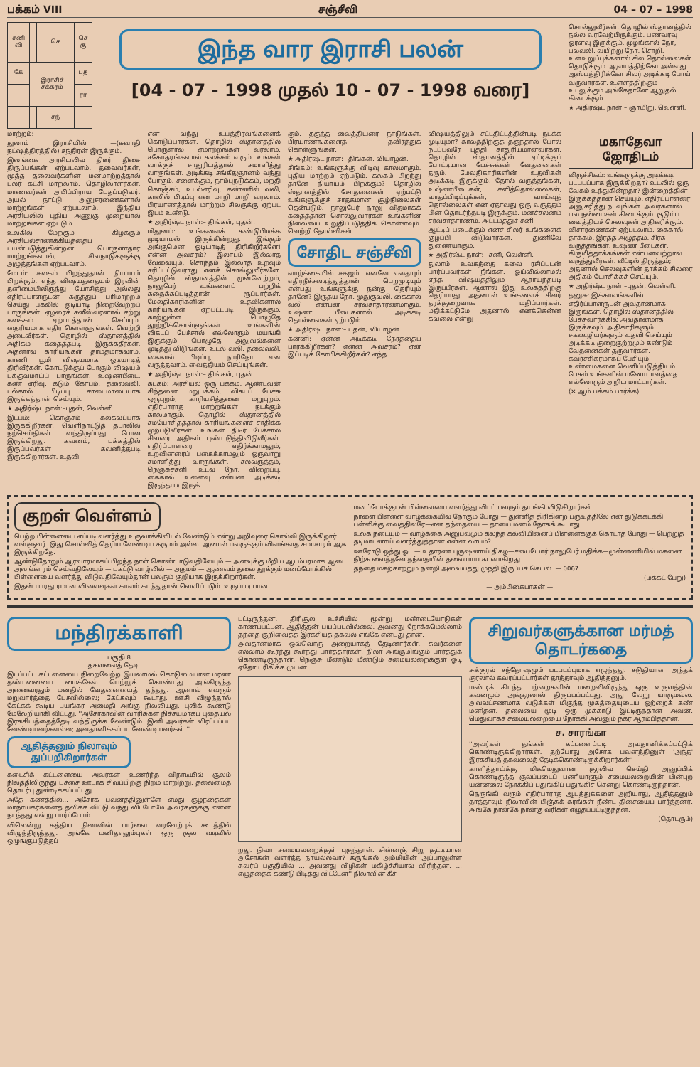பக்கம் VIII சஞ்சீவி 04 – 07 – 1998
| சனி வி | | செ | செ கு |
| கே | இராசிச் சக்கரம் | | புத |
| | | | ரா |
| | | சந் | |
இந்த வார இராசி பலன்
[04 - 07 - 1998 முதல் 10 - 07 - 1998 வரை]
சொல்லுவீர்கள். தொழில் ஸ்தானத்தில் நல்ல வரவேற்பிருக்கும். பணவரவு ஓரளவு இருக்கும். முழங்கால் நோ, பல்வலி, வயிற்று நோ, சொறி, உள்உறுப்புக்களால் சில தொல்லைகள் தொடுக்கும். ஆலயத்திற்கோ அல்லது ஆஸ்பத்திரிக்கோ சிலர் அடிக்கடி போய் வருவார்கள். உள்ளத்திற்கும் உடலுக்கும் அங்கேதானே ஆறுதல் கிடைக்கும்.
★ அதிர்ஷ்ட நாள்:– ஞாயிறு, வெள்ளி.
மாற்றம்:
துலாம் இராசியில் —(சுவாதி நட்ஷத்திரத்தில்) சந்திரன் இருக்கும்.
இலங்கை அரசியலில் திடீர் திசை திருப்பங்கள் ஏற்படலாம். தலைவர்கள், மூத்த தலைவர்களின் மனமாற்றத்தால் பலர் கட்சி மாறலாம். தொழிலாளர்கள், மாணவர்கள் அபிப்பிராய பேதப்படுவர். அயல் நாட்டு அனுசரணைகளால் மாற்றங்கள் ஏற்படலாம். இந்திய அரசியலில் புதிய அணுகு முறையால் மாற்றங்கள் ஏற்படும்.
உலகில் மேற்கும் — கிழக்கும் அரசியல்சாணக்கியத்தைப் பயன்படுத்துகின்றன. பொருளாதார மாற்றங்களால், சிலநாடுகளுக்கு அழுத்தங்கள் ஏற்படலாம்.
மேடம்: கலகம் பிறந்துதான் நியாயம் பிறக்கும். எந்த விஷயத்தையும் இரவின் தனிமையிலிருந்து யோசித்து அல்லது எதிர்ப்பாளருடன் கருத்துப் பரிமாற்றம் செய்து பகலில் ஓடியாடி நிறைவேற்றப் பாருங்கள். ஏழரைச் சனீஸ்வரனால் சற்று கலக்கம் ஏற்படத்தான் செய்யும். தைரியமாக எதிர் கொள்ளுங்கள். வெற்றி அடைவீர்கள். தொழில் ஸ்தானத்தில் அதிகம் கதைத்தபடி இருக்கதீர்கள். அதனால் காரியங்கள் தாமதமாகலாம். காணி பூமி விஷயமாக ஓடியாடித் திரிவீர்கள். கோட்டுக்குப் போகும் விஷயம் பக்குவமாய்ப் பாருங்கள். உஷ்ணபீடை, கண் எரிவு, கடும் கோபம், தலைவலி, பல்கால் பிடிப்பு சாடைமாடையாக இருக்கத்தான் செய்யும்.
★ அதிர்ஷ்ட நாள்:–புதன், வெள்ளி.
இடபம்: கொஞ்சம் கலகலப்பாக இருக்கிறீர்கள். வெளிநாட்டுத் தபாலில் நற்செய்திகள் வந்திருப்பது போல இருக்கிறது. கவனம், பக்கத்தில் இருப்பவர்கள் கவனித்தபடி இருக்கிறார்கள். உதவி
என வந்து உபத்திரவங்களைக் கொடுப்பார்கள். தொழில் ஸ்தானத்தில் பொருளால் ஏமாற்றங்கள் வரலாம். சகோதரங்களால் கலக்கம் வரும். உங்கள் வாக்குச் சாதுரியத்தால் சமாளித்து வாருங்கள். அடிக்கடி சங்கீதஞானம் வந்து போகும். சளைக்கும், நாம்புநடுக்கம், மறதி கொஞ்சம், உடல்எரிவு, கண்ணில் வலி, காலில் பிடிப்பு என மாறி மாறி வரலாம். பிரயாணத்தால் மாற்றம் சிலருக்கு ஏற்பட இடம் உண்டு.
★ அதிர்ஷ்ட நாள்:– திங்கள், புதன்.
மிதுனம்: உங்களைக் கண்டுபிடிக்க முடியாமல் இருக்கின்றது. இங்கும் அங்குமென ஓடியாடித் திரிகிறீர்களே! என்ன அவசரம்? இலாபம் இல்லாத வேலையும், சொந்தம் இல்லாத உறவும் சரிப்பட்டுவராது எனச் சொல்லுவீர்களே. தொழில் ஸ்தானத்தில் முன்னேற்றம், நாலுபேர் உங்களைப் பற்றிக் கதைக்கப்படித்தான் ரூப்பார்கள். மேலதிகாரிகளின் உதவிகளால் காரியங்கள் ஏற்பட்டபடி இருக்கும். காற்றுள்ள பொழுதே தூற்றிக்கொள்ளுங்கள். உங்களின் விகடப் பேச்சால் எல்லோரும் மயங்கி இருக்கும் பொழுதே அலுவல்களை முடித்து விடுங்கள். உடல் வலி, தலைவலி, கைகால் பிடிப்பு, நாரிநோ என வருத்தலாம். வைத்தியம் செய்யுங்கள்.
★ அதிர்ஷ்ட நாள்:– திங்கள், புதன்.
கடகம்: அரசியல் ஒரு பக்கம், ஆண்டவன் சிந்தனை மறுபக்கம், விகடப் பேச்சு ஒருபுறம், காரியசித்தனை மறுபுறம். எதிர்பாராத மாற்றங்கள் நடக்கும் காலமாகும். தொழில் ஸ்தானத்தில் சமயோசிதத்தால் காரியங்களைச் சாதிக்க முற்படுவீர்கள். உங்கள் திடீர் பேச்சால் சிலரை அதிகம் புண்படுத்திவிடுவீர்கள். எதிர்ப்பாளரை எதிர்க்காமலும், உறவினரைப் பகைக்காமலும் ஒருவாறு சமாளித்து வாருங்கள். சலவருத்தம், நெஞ்சுச்சளி, உடல் நோ, விறைப்பு, கைகால் உளைவு என்பன அடிக்கடி இருந்தபடி இருக்
கும். தகுந்த வைத்தியரை நாடுங்கள். பிரயாணங்களைத் தவிர்த்துக் கொள்ளுங்கள்.
★ அதிர்ஷ்ட நாள்:– திங்கள், வியாழன்.
சிங்கம்: உங்களுக்கு விடிவு காலமாகும். புதிய மாற்றம் ஏற்படும். கலகம் பிறந்து தானே நியாயம் பிறக்கும்? தொழில் ஸ்தானத்தில் சோதனைகள் ஏற்பட்டு உங்களுக்குச் சாதகமான சூழ்நிலைகள் தென்படும். நாலுபேர் நாலு விதமாகக் கதைத்தான் சொல்லுவார்கள் உங்களின் நிலையை உறுதிப்படுத்திக் கொள்ளவும். வெற்றி தோல்விகள்
சோதிட சஞ்சீவி
வாழ்க்கையில் சகஜம். எனவே எதையும் எதிர்நீச்சலடித்துத்தான் பெறமுடியும் என்பது உங்களுக்கு நன்கு தெரியும் தானே? இருதய நோ, முதுகுவலி, கைகால் வலி என்பன சர்வசாதாரணமாகும். உஷ்ண பீடைகளால் அடிக்கடி தொல்லைகள் ஏற்படும்.
★ அதிர்ஷ்ட நாள்:– புதன், வியாழன்.
கன்னி: ஏன்ன அடிக்கடி நேரத்தைப் பார்க்கிறீர்கள்? என்ன அவசரம்? ஏன் இப்படிக் கோபிக்கிறீர்கள்? எந்த
விஷயத்திலும் சட்டதிட்டத்தின்படி நடக்க முடியுமா? காலத்திற்குத் தகுந்தால் போல் நடப்பவரே புத்தி சாதுரியமானவர்கள். தொழில் ஸ்தானத்தில் ஏட்டிக்குப் போட்டியான பேச்சுக்கள் வேதனைகள் தரும். மேலதிகாரிகளின் உதவிகள் அடிக்கடி இருக்கும். தோல் வருத்தங்கள், உஷ்ணபீடைகள், சளித்தொல்லைகள், வாதப்பிடிப்புக்கள், வாய்வுத் தொல்லைகள் என ஏதாவது ஒரு வருத்தம் பின் தொடர்ந்தபடி இருக்கும். மனச்சலனம் சர்வசாதாரணம். அட்டமத்துச் சனி
ஆட்டிப் படைக்கும் எனச் சிலர் உங்களைக் குழப்பி விடுவார்கள். துணிவே துணையாகும்.
★ அதிர்ஷ்ட நாள்:– சனி, வெள்ளி.
துலாம்: உலகத்தை கலை ரசிப்புடன் பார்ப்பவர்கள் நீங்கள். ஓய்வில்லாமல் எந்த விஷயத்திலும் ஆராய்ந்தபடி இருப்பீர்கள். ஆனால் இது உலகத்திற்கு தெரியாது. அதனால் உங்களைச் சிலர் தரக்குறைவாக மதிப்பார்கள். மதிக்கட்டுமே அதனால் எனக்கென்ன கவலை என்று
மகாதேவா ஜோதிடம்
விருச்சிகம்: உங்களுக்கு அடிக்கடி படபடப்பாக இருக்கிறதா? உடலில் ஒரு வேகம் உந்துகின்றதா? இன்றைத்தின் இருக்கத்தான் செய்யும். எதிர்ப்பாளரை அனுசரித்து நடவுங்கள். அவர்களால் பல நன்மைகள் கிடைக்கும். குடும்ப வைத்தியச் செலவுகள் அதிகரிக்கும். விசாரணைகள் ஏற்படலாம். கைகால் தாக்கம். இரத்த அழுத்தம், சிரசு வருத்தங்கள், உஷ்ண பீடைகள், கிருமித்தாக்கங்கள் என்பனவற்றால் வருந்துவீர்கள். வீட்டில் திருத்தம்; அதனால் செலவுகளின் தாக்கம் சிலரை அதிகம் யோசிக்கச் செய்யும்.
★ அதிர்ஷ்ட நாள்:–புதன், வெள்ளி.
தனுசு: இக்காலங்களில் எதிர்ப்பாளருடன் அவதானமாக இருங்கள். தொழில் ஸ்தானத்தில் பேச்சுவார்க்கில் அவதானமாக இருக்கவும். அதிகாரிகளும் சகஊழியர்களும் உதவி செய்யும் அடிக்கடி குறைகுற்றமும் கண்டும் வேதனைகள் தருவார்கள். கவர்ச்சிகரமாகப் பேசியும், உண்மைகளை வெளிப்படுத்தியும் பேசும் உங்களின் மனோபாவத்தை எல்லோரும் அறிய மாட்டார்கள்.
(✕ ஆம் பக்கம் பார்க்க)
குறள் வெள்ளம்
பெற்ற பிள்ளையை எப்படி வளர்த்து உருவாக்கிவிடல் வேண்டும் என்று அறிவுரை சொல்லி இருக்கிறார் வள்ளுவர். இது சொல்லித் தெரிய வேண்டிய கருமம் அல்ல. ஆனால் பலருக்கும் விளங்காத சமாசாரம் ஆக இருக்கிறதே.
ஆண்டுதோறும் ஆரவாரமாகப் பிறந்த நாள் கொண்டாடுவதிலேயும் — அளவுக்கு மீறிய ஆடம்பரமாக ஆடை அலங்காரம் செய்வதிலேயும் — பகட்டு வாழ்வில் — அதமம் — ஆணவம் தலை தூக்கும் மனப்போக்கில் பிள்ளையை வளர்த்து விடுவதிலேயும்தான் பலரும் குறியாக இருக்கிறார்கள்.
இதன் பாரதூரமான விளைவுகள் காலம் கடந்துதான் வெளிப்படும். உருப்படியான
மனப்போக்குடன் பிள்ளையை வளர்த்து விடப் பலரும் தயங்கி விடுகிறார்கள்.
நாளை பிள்ளை வாழ்க்கையில் நோகும் போது — துள்ளித் திரிகின்ற பருவத்திலே என் துடுக்கடக்கி பள்ளிக்கு வைத்திலரே—என தந்தையை — தாயை மனம் நோகக் கூடாது.
உலக நடையும் — வாழ்க்கை அனுபவமும் கலந்த கல்வியினைப் பிள்ளைக்குக் கொடாத போது — பெற்றுத் தடிமாடனாய் வளர்த்துத்தான் என்ன லாபம்?
ஊரோடு ஒத்து ஓட — உதாரண புருஷனாய் திகழ—சபையோர் நாலுபேர் மதிக்க—முன்னணியில் மகனை நிற்க வைத்தலே தந்தையின் தலையாய கடனாகிறது.
தந்தை மகற்காற்றும் நன்றி அவையத்து முந்தி இருப்பச் செயல். — 0067
(மக்கட் பேறு)
— அம்பிகைபாகன் —
மந்திரக்காளி
பகுதி 8
தகவலைத் தேடி……
இடப்பட்ட கட்டளையை நிறைவேற்ற இயலாமல் கொடுமையான மரண தண்டனையை மைக்கேல் பெற்றுக் கொண்டது அங்கிருந்த அனைவரதும் மனதில் வேதனையைத் தந்தது. ஆனால் எவரும் மறுவார்த்தை பேசவில்லை; கேட்கவும் கூடாது. ஊசி விழுந்தால் கேட்கக் கூடிய பயங்கர அமைதி அங்கு நிலவியது. புலிக் கூண்டு மேலேறியாகி விட்டது. ''அசோகாவின் வாரிசுகள் நிச்சயமாகப் புதையல் இரகசியத்தைத்தேடி வந்திருக்க வேண்டும். இனி அவர்கள் விரட்டப்பட வேண்டியவர்களல்ல; அவதானிக்கப்பட வேண்டியவர்கள்.''
ஆதித்தனும் நிலாவும் துப்பறிகிறார்கள்
கடைசிக் கட்டளையை அவர்கள் உணர்ந்த விநாடியில் சூலம் நிலத்திலிருந்து பச்சை ஊடாக சிவப்பிற்கு நிறம் மாறிற்று. தலைமைத் தொடர்பு துண்டிக்கப்பட்டது.
அதே கணத்தில்… அசோக பவனத்தினுள்ளே எமது குழந்தைகள் மாநாயகர்களைத் தவிக்க விட்டு வந்து விட்டோமே அவர்களுக்கு என்ன நடந்தது என்று பார்ப்போம்.
விலென்று கத்திய நிலாவின் பார்வை வரவேற்புக் கூடத்தில் விழுந்திருந்தது. அங்கே மனிதஎலும்புகள் ஒரு சூல வடிவில் ஒழுங்குபடுத்தப்
பட்டிருந்தன. திரிசூல உச்சியில் மூன்று மண்டையோடுகள் காணப்பட்டன. ஆதித்தன் பயப்படவில்லை. அவனது நோக்கமெல்லாம் தந்தை குறிவைத்த இரகசியத் தகவல் எங்கே என்பது தான்.
அவதானமாக ஒவ்வொரு அறையாகத் தேடினார்கள். சுவர்களை எல்லாம் கூர்ந்து கூர்ந்து பார்த்தார்கள். நிலா அங்குமிங்கும் பார்த்துக் கொண்டிருந்தாள். நெஞ்சு மீண்டும் மீண்டும் சமையலறைக்குள் ஓடி ஏதோ புரிகிக்க முயன்
றது. நிலா சமையலறைக்குள் புகுந்தாள். சின்னஞ் சிறு குட்டியான அசோகன் வளர்த்த நாயல்லவா? கருங்கல் அம்மியின் அப்பாலுள்ள சுவர்ப் பகுதியில் … அவனது விழிகள் மகிழ்ச்சியால் விரிந்தன. … எழுத்தைக் கண்டு பிடித்து விட்டேன்'' நிலாவின் கீச்
சிறுவர்களுக்கான மர்மத் தொடர்கதை
சுக்குரல் சந்தோஷமும் படபடப்புமாக எழுந்தது. சடுதியான அந்தக் குரலால் கவரப்பட்டார்கள் தாத்தாவும் ஆதித்தனும்.
மண்டிக் கிடந்த பற்றைகளின் மறைவிலிருந்து ஒரு உருவத்தின் கவனமும் அக்குரலால் திருப்பப்பட்டது. அது வேறு யாருமல்ல. அவலட்சணமாக வடுக்கள் மிகுந்த முகத்தையுடைய ஒற்றைக் கண் மனிதன். தலையை மூடி ஒரு முக்காடு இட்டிருந்தான் அவன். மெதுவாகச் சமையலறையை நோக்கி அவனும் நகர ஆரம்பித்தான்.
ச. சாரங்கா
''அவர்கள் தங்கள் கட்டளைப்படி அவதானிக்கப்பட்டுக் கொண்டிருக்கிறார்கள். தற்போது அசோக பவனத்தினுள் 'அந்த' இரகசியத் தகவலைத் தேடிக்கொண்டிருக்கிறார்கள்''
காளித்தாய்க்கு மிகமெதுவான குரலில் செய்தி அனுப்பிக் கொண்டிருந்த குலப்படைப் பணியாளும் சமையலறையின் பின்புற யன்னலை நோக்கிப் பதுங்கிப் பதுங்கிச் சென்று கொண்டிருந்தான்.
நெருங்கி வரும் எதிர்பாராத ஆபத்துக்களை அறியாது, ஆதித்தனும் தாத்தாவும் நிலாவின் பிஞ்சுக் கரங்கள் நீண்ட திசையைப் பார்த்தனர். அங்கே நான்கே நான்கு வரிகள் எழுதப்பட்டிருந்தன.
(தொடரும்)